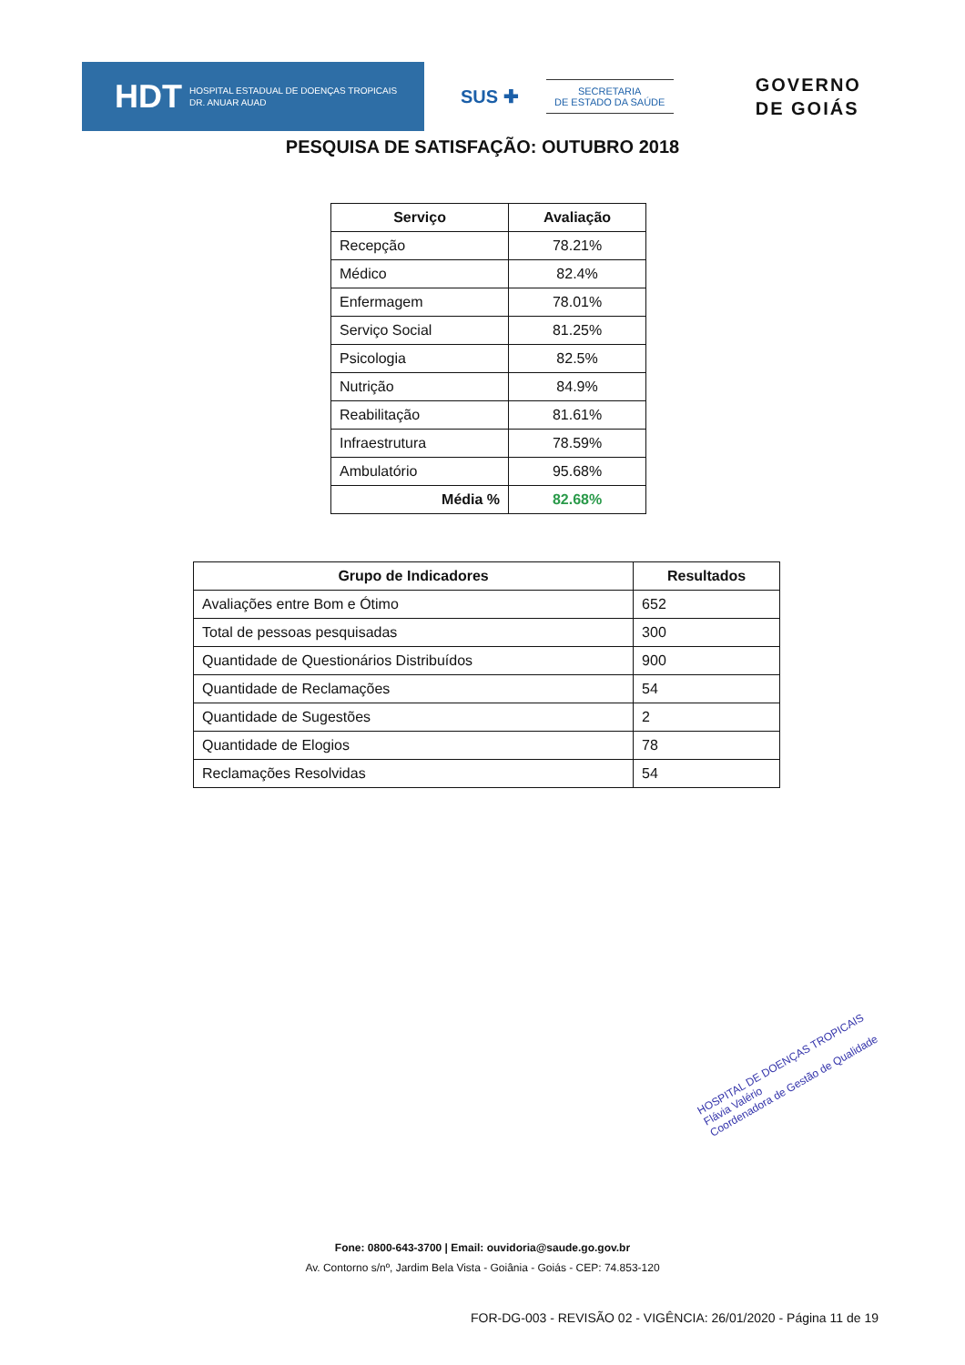HDT HOSPITAL ESTADUAL DE DOENÇAS TROPICAIS
DR. ANUAR AUAD
SUS ✚
SECRETARIA
DE ESTADO DA SAÚDE
GOVERNO
DE GOIÁS
PESQUISA DE SATISFAÇÃO: OUTUBRO 2018
| Serviço | Avaliação |
| --- | --- |
| Recepção | 78.21% |
| Médico | 82.4% |
| Enfermagem | 78.01% |
| Serviço Social | 81.25% |
| Psicologia | 82.5% |
| Nutrição | 84.9% |
| Reabilitação | 81.61% |
| Infraestrutura | 78.59% |
| Ambulatório | 95.68% |
| Média % | 82.68% |
| Grupo de Indicadores | Resultados |
| --- | --- |
| Avaliações entre Bom e Ótimo | 652 |
| Total de pessoas pesquisadas | 300 |
| Quantidade de Questionários Distribuídos | 900 |
| Quantidade de Reclamações | 54 |
| Quantidade de Sugestões | 2 |
| Quantidade de Elogios | 78 |
| Reclamações Resolvidas | 54 |
HOSPITAL DE DOENÇAS TROPICAIS
Flávia Valério
Coordenadora de Gestão de Qualidade
Fone: 0800-643-3700 | Email: ouvidoria@saude.go.gov.br
Av. Contorno s/nº, Jardim Bela Vista - Goiânia - Goiás - CEP: 74.853-120
FOR-DG-003 - REVISÃO 02 - VIGÊNCIA: 26/01/2020 - Página 11 de 19